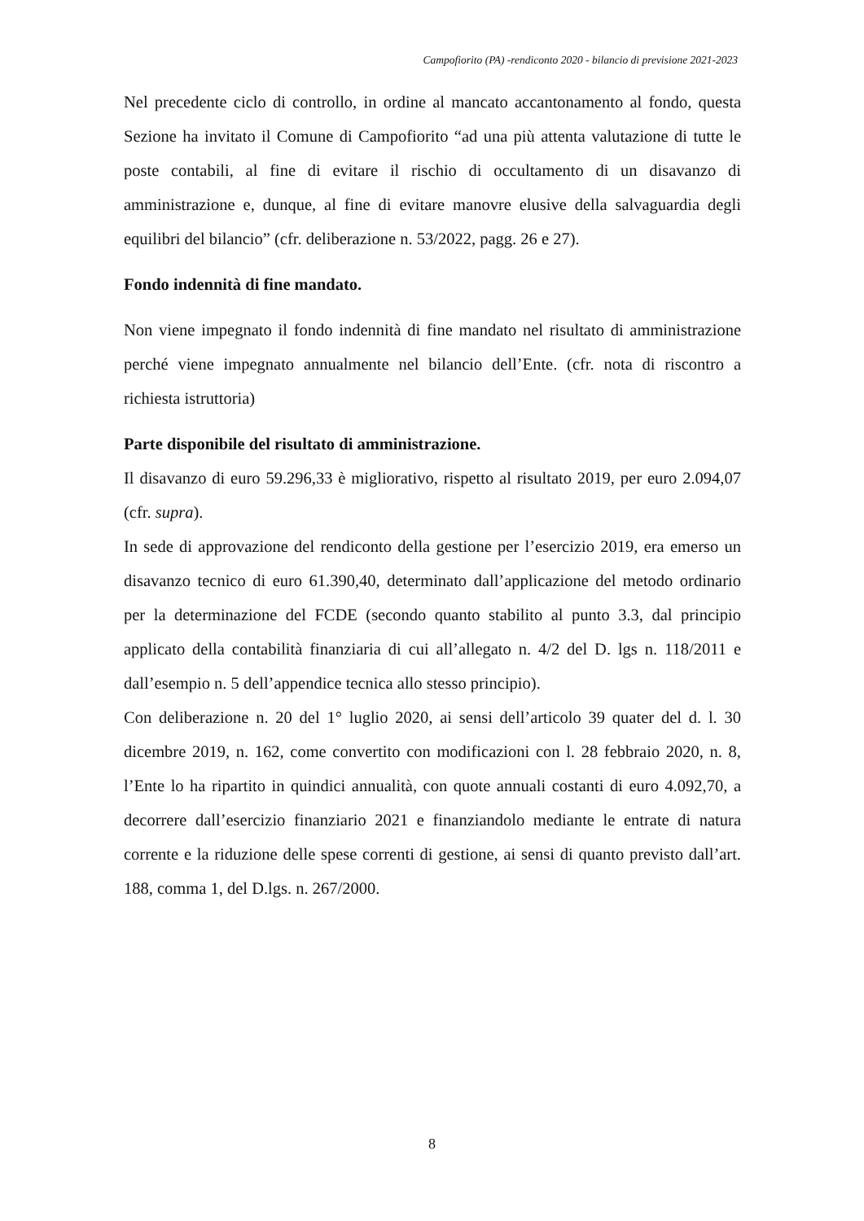Campofiorito (PA) -rendiconto 2020 - bilancio di previsione 2021-2023
Nel precedente ciclo di controllo, in ordine al mancato accantonamento al fondo, questa Sezione ha invitato il Comune di Campofiorito “ad una più attenta valutazione di tutte le poste contabili, al fine di evitare il rischio di occultamento di un disavanzo di amministrazione e, dunque, al fine di evitare manovre elusive della salvaguardia degli equilibri del bilancio” (cfr. deliberazione n. 53/2022, pagg. 26 e 27).
Fondo indennità di fine mandato.
Non viene impegnato il fondo indennità di fine mandato nel risultato di amministrazione perché viene impegnato annualmente nel bilancio dell’Ente. (cfr. nota di riscontro a richiesta istruttoria)
Parte disponibile del risultato di amministrazione.
Il disavanzo di euro 59.296,33 è migliorativo, rispetto al risultato 2019, per euro 2.094,07 (cfr. supra).
In sede di approvazione del rendiconto della gestione per l’esercizio 2019, era emerso un disavanzo tecnico di euro 61.390,40, determinato dall’applicazione del metodo ordinario per la determinazione del FCDE (secondo quanto stabilito al punto 3.3, dal principio applicato della contabilità finanziaria di cui all’allegato n. 4/2 del D. lgs n. 118/2011 e dall’esempio n. 5 dell’appendice tecnica allo stesso principio).
Con deliberazione n. 20 del 1° luglio 2020, ai sensi dell’articolo 39 quater del d. l. 30 dicembre 2019, n. 162, come convertito con modificazioni con l. 28 febbraio 2020, n. 8, l’Ente lo ha ripartito in quindici annualità, con quote annuali costanti di euro 4.092,70, a decorrere dall’esercizio finanziario 2021 e finanziandolo mediante le entrate di natura corrente e la riduzione delle spese correnti di gestione, ai sensi di quanto previsto dall’art. 188, comma 1, del D.lgs. n. 267/2000.
8